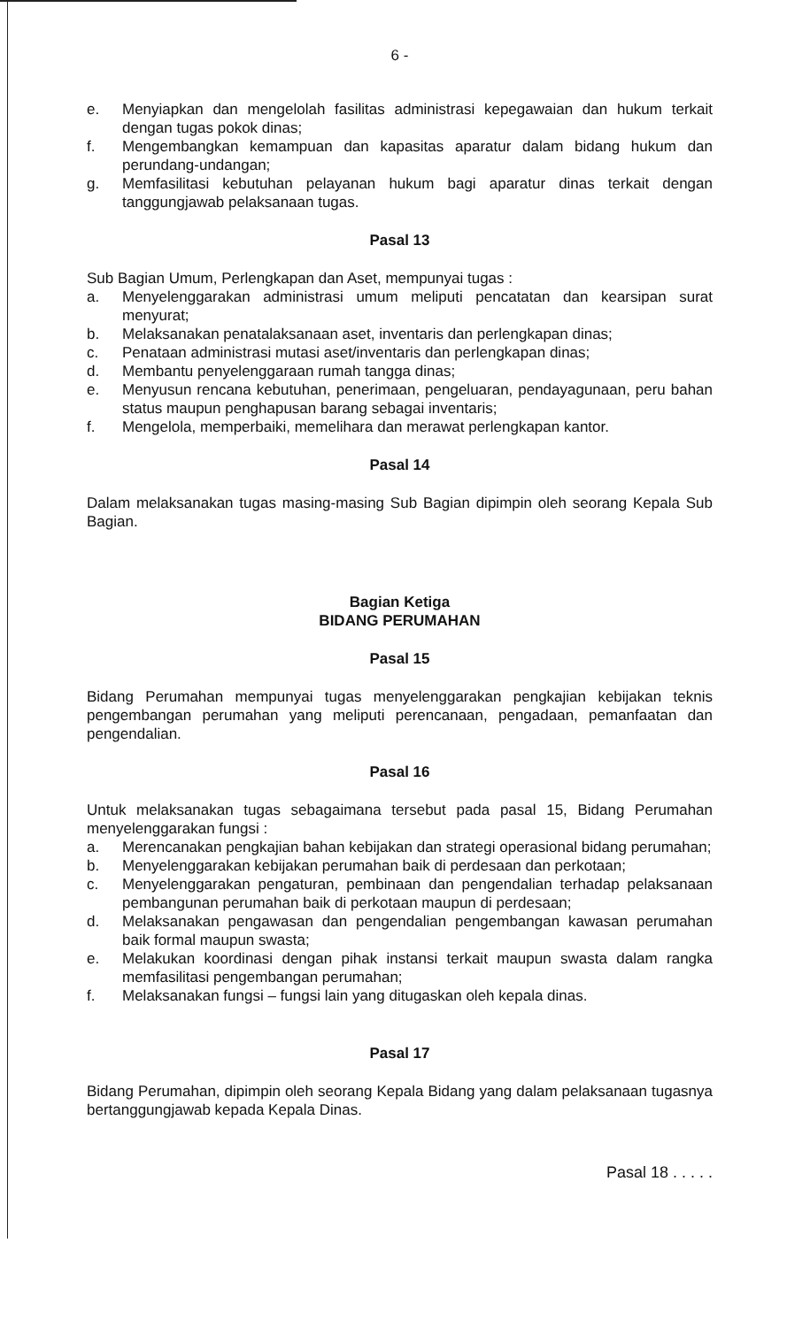6 -
e. Menyiapkan dan mengelolah fasilitas administrasi kepegawaian dan hukum terkait dengan tugas pokok dinas;
f. Mengembangkan kemampuan dan kapasitas aparatur dalam bidang hukum dan perundang-undangan;
g. Memfasilitasi kebutuhan pelayanan hukum bagi aparatur dinas terkait dengan tanggungjawab pelaksanaan tugas.
Pasal 13
Sub Bagian Umum, Perlengkapan dan Aset, mempunyai tugas :
a. Menyelenggarakan administrasi umum meliputi pencatatan dan kearsipan surat menyurat;
b. Melaksanakan penatalaksanaan aset, inventaris dan perlengkapan dinas;
c. Penataan administrasi mutasi aset/inventaris dan perlengkapan dinas;
d. Membantu penyelenggaraan rumah tangga dinas;
e. Menyusun rencana kebutuhan, penerimaan, pengeluaran, pendayagunaan, peru bahan status maupun penghapusan barang sebagai inventaris;
f. Mengelola, memperbaiki, memelihara dan merawat perlengkapan kantor.
Pasal 14
Dalam melaksanakan tugas masing-masing Sub Bagian dipimpin oleh seorang Kepala Sub Bagian.
Bagian Ketiga
BIDANG PERUMAHAN
Pasal 15
Bidang Perumahan mempunyai tugas menyelenggarakan pengkajian kebijakan teknis pengembangan perumahan yang meliputi perencanaan, pengadaan, pemanfaatan dan pengendalian.
Pasal 16
Untuk melaksanakan tugas sebagaimana tersebut pada pasal 15, Bidang Perumahan menyelenggarakan fungsi :
a. Merencanakan pengkajian bahan kebijakan dan strategi operasional bidang perumahan;
b. Menyelenggarakan kebijakan perumahan baik di perdesaan dan perkotaan;
c. Menyelenggarakan pengaturan, pembinaan dan pengendalian terhadap pelaksanaan pembangunan perumahan baik di perkotaan maupun di perdesaan;
d. Melaksanakan pengawasan dan pengendalian pengembangan kawasan perumahan baik formal maupun swasta;
e. Melakukan koordinasi dengan pihak instansi terkait maupun swasta dalam rangka memfasilitasi pengembangan perumahan;
f. Melaksanakan fungsi – fungsi lain yang ditugaskan oleh kepala dinas.
Pasal 17
Bidang Perumahan, dipimpin oleh seorang Kepala Bidang yang dalam pelaksanaan tugasnya bertanggungjawab kepada Kepala Dinas.
Pasal 18 . . . . .